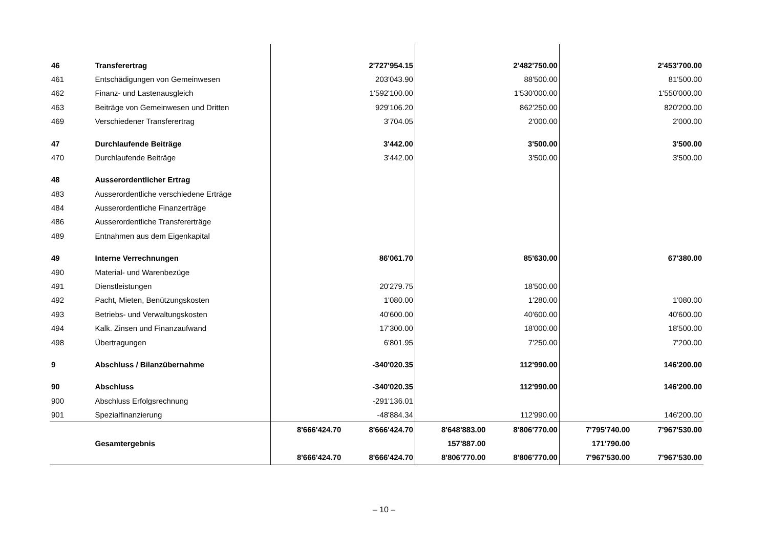| 46 | Transferertrag | | 2'727'954.15 | | 2'482'750.00 | | 2'453'700.00 |
| 461 | Entschädigungen von Gemeinwesen | | 203'043.90 | | 88'500.00 | | 81'500.00 |
| 462 | Finanz- und Lastenausgleich | | 1'592'100.00 | | 1'530'000.00 | | 1'550'000.00 |
| 463 | Beiträge von Gemeinwesen und Dritten | | 929'106.20 | | 862'250.00 | | 820'200.00 |
| 469 | Verschiedener Transferertrag | | 3'704.05 | | 2'000.00 | | 2'000.00 |
| 47 | Durchlaufende Beiträge | | 3'442.00 | | 3'500.00 | | 3'500.00 |
| 470 | Durchlaufende Beiträge | | 3'442.00 | | 3'500.00 | | 3'500.00 |
| 48 | Ausserordentlicher Ertrag | | | | | | |
| 483 | Ausserordentliche verschiedene Erträge | | | | | | |
| 484 | Ausserordentliche Finanzerträge | | | | | | |
| 486 | Ausserordentliche Transfererträge | | | | | | |
| 489 | Entnahmen aus dem Eigenkapital | | | | | | |
| 49 | Interne Verrechnungen | | 86'061.70 | | 85'630.00 | | 67'380.00 |
| 490 | Material- und Warenbezüge | | | | | | |
| 491 | Dienstleistungen | | 20'279.75 | | 18'500.00 | | |
| 492 | Pacht, Mieten, Benützungskosten | | 1'080.00 | | 1'280.00 | | 1'080.00 |
| 493 | Betriebs- und Verwaltungskosten | | 40'600.00 | | 40'600.00 | | 40'600.00 |
| 494 | Kalk. Zinsen und Finanzaufwand | | 17'300.00 | | 18'000.00 | | 18'500.00 |
| 498 | Übertragungen | | 6'801.95 | | 7'250.00 | | 7'200.00 |
| 9 | Abschluss / Bilanzübernahme | | -340'020.35 | | 112'990.00 | | 146'200.00 |
| 90 | Abschluss | | -340'020.35 | | 112'990.00 | | 146'200.00 |
| 900 | Abschluss Erfolgsrechnung | | -291'136.01 | | | | |
| 901 | Spezialfinanzierung | | -48'884.34 | | 112'990.00 | | 146'200.00 |
| | | 8'666'424.70 | 8'666'424.70 | 8'648'883.00 | 8'806'770.00 | 7'795'740.00 | 7'967'530.00 |
| | Gesamtergebnis | | | 157'887.00 | | 171'790.00 | |
| | | 8'666'424.70 | 8'666'424.70 | 8'806'770.00 | 8'806'770.00 | 7'967'530.00 | 7'967'530.00 |
– 10 –